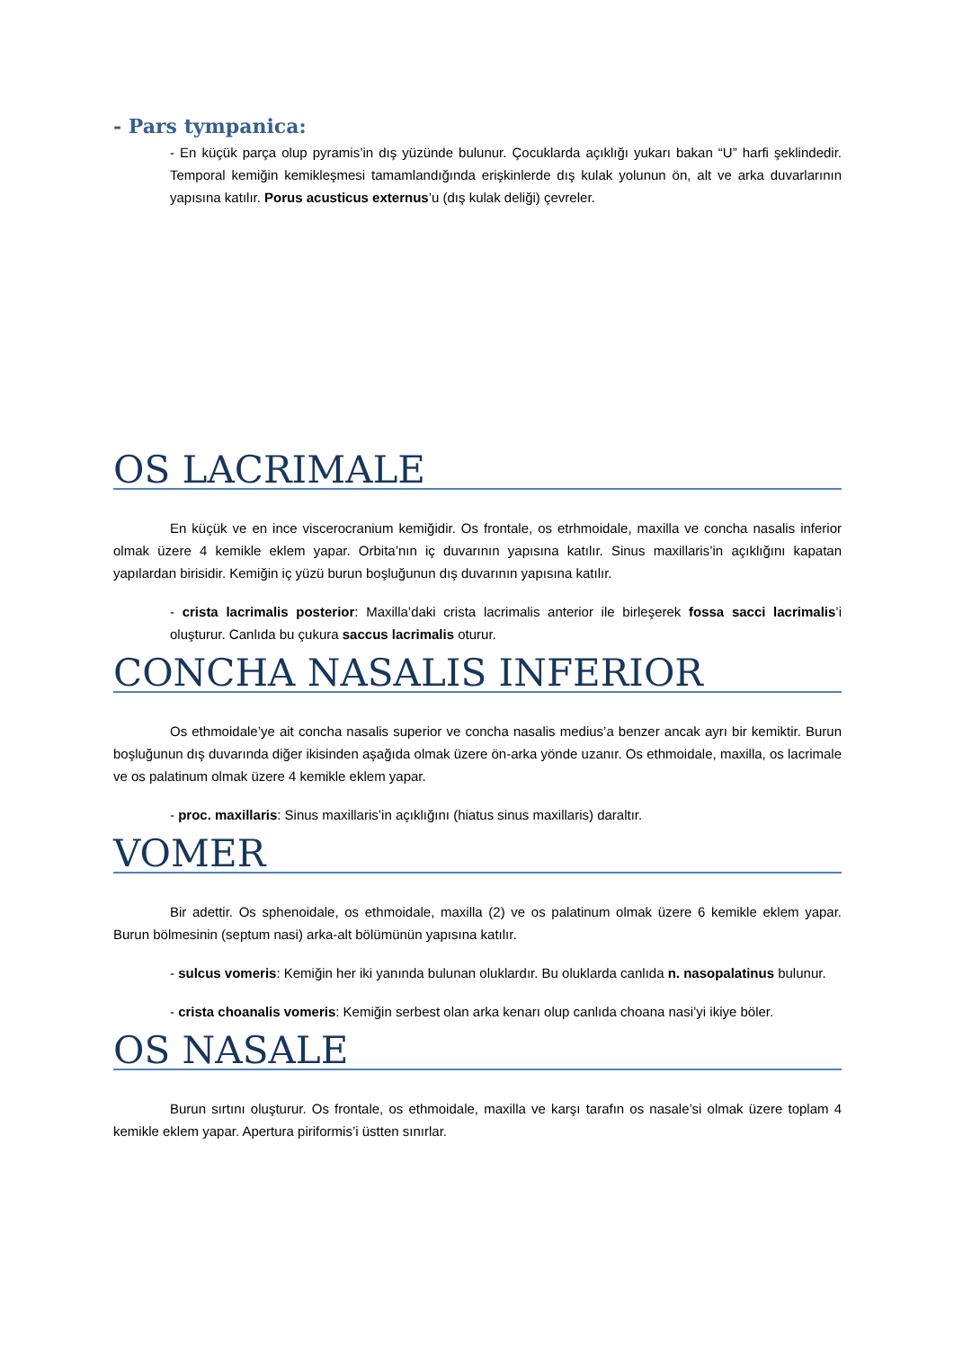- Pars tympanica:
- En küçük parça olup pyramis’in dış yüzünde bulunur. Çocuklarda açıklığı yukarı bakan “U” harfi şeklindedir. Temporal kemiğin kemikleşmesi tamamlandığında erişkinlerde dış kulak yolunun ön, alt ve arka duvarlarının yapısına katılır. Porus acusticus externus’u (dış kulak deliği) çevreler.
OS LACRIMALE
En küçük ve en ince viscerocranium kemiğidir. Os frontale, os etrhmoidale, maxilla ve concha nasalis inferior olmak üzere 4 kemikle eklem yapar. Orbita’nın iç duvarının yapısına katılır. Sinus maxillaris’in açıklığını kapatan yapılardan birisidir. Kemiğin iç yüzü burun boşluğunun dış duvarının yapısına katılır.
- crista lacrimalis posterior: Maxilla’daki crista lacrimalis anterior ile birleşerek fossa sacci lacrimalis’i oluşturur. Canlıda bu çukura saccus lacrimalis oturur.
CONCHA NASALIS INFERIOR
Os ethmoidale’ye ait concha nasalis superior ve concha nasalis medius’a benzer ancak ayrı bir kemiktir. Burun boşluğunun dış duvarında diğer ikisinden aşağıda olmak üzere ön-arka yönde uzanır. Os ethmoidale, maxilla, os lacrimale ve os palatinum olmak üzere 4 kemikle eklem yapar.
- proc. maxillaris: Sinus maxillaris’in açıklığını (hiatus sinus maxillaris) daraltır.
VOMER
Bir adettir. Os sphenoidale, os ethmoidale, maxilla (2) ve os palatinum olmak üzere 6 kemikle eklem yapar. Burun bölmesinin (septum nasi) arka-alt bölümünün yapısına katılır.
- sulcus vomeris: Kemiğin her iki yanında bulunan oluklardır. Bu oluklarda canlıda n. nasopalatinus bulunur.
- crista choanalis vomeris: Kemiğin serbest olan arka kenarı olup canlıda choana nasi’yi ikiye böler.
OS NASALE
Burun sırtını oluşturur. Os frontale, os ethmoidale, maxilla ve karşı tarafın os nasale’si olmak üzere toplam 4 kemikle eklem yapar. Apertura piriformis’i üstten sınırlar.